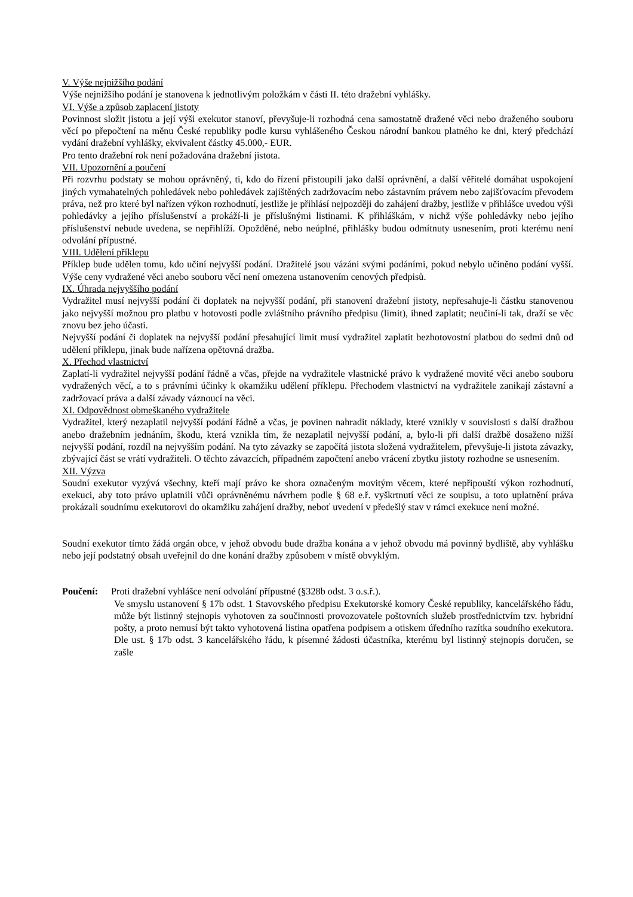V. Výše nejnižšího podání
Výše nejnižšího podání je stanovena k jednotlivým položkám v části II. této dražební vyhlášky.
VI. Výše a způsob zaplacení jistoty
Povinnost složit jistotu a její výši exekutor stanoví, převyšuje-li rozhodná cena samostatně dražené věci nebo draženého souboru věcí po přepočtení na měnu České republiky podle kursu vyhlášeného Českou národní bankou platného ke dni, který předchází vydání dražební vyhlášky, ekvivalent částky 45.000,- EUR.
Pro tento dražební rok není požadována dražební jistota.
VII. Upozornění a poučení
Při rozvrhu podstaty se mohou oprávněný, ti, kdo do řízení přistoupili jako další oprávnění, a další věřitelé domáhat uspokojení jiných vymahatelných pohledávek nebo pohledávek zajištěných zadržovacím nebo zástavním právem nebo zajišťovacím převodem práva, než pro které byl nařízen výkon rozhodnutí, jestliže je přihlásí nejpozději do zahájení dražby, jestliže v přihlášce uvedou výši pohledávky a jejího příslušenství a prokáží-li je příslušnými listinami. K přihláškám, v nichž výše pohledávky nebo jejího příslušenství nebude uvedena, se nepřihlíží. Opožděné, nebo neúplné, přihlášky budou odmítnuty usnesením, proti kterému není odvolání přípustné.
VIII. Udělení příklepu
Příklep bude udělen tomu, kdo učiní nejvyšší podání. Dražitelé jsou vázáni svými podáními, pokud nebylo učiněno podání vyšší. Výše ceny vydražené věci anebo souboru věcí není omezena ustanovením cenových předpisů.
IX. Úhrada nejvyššího podání
Vydražitel musí nejvyšší podání či doplatek na nejvyšší podání, při stanovení dražební jistoty, nepřesahuje-li částku stanovenou jako nejvyšší možnou pro platbu v hotovosti podle zvláštního právního předpisu (limit), ihned zaplatit; neučiní-li tak, draží se věc znovu bez jeho účasti.
Nejvyšší podání či doplatek na nejvyšší podání přesahující limit musí vydražitel zaplatit bezhotovostní platbou do sedmi dnů od udělení příklepu, jinak bude nařízena opětovná dražba.
X. Přechod vlastnictví
Zaplatí-li vydražitel nejvyšší podání řádně a včas, přejde na vydražitele vlastnické právo k vydražené movité věci anebo souboru vydražených věcí, a to s právními účinky k okamžiku udělení příklepu. Přechodem vlastnictví na vydražitele zanikají zástavní a zadržovací práva a další závady váznoucí na věci.
XI. Odpovědnost obmeškaného vydražitele
Vydražitel, který nezaplatil nejvyšší podání řádně a včas, je povinen nahradit náklady, které vznikly v souvislosti s další dražbou anebo dražebním jednáním, škodu, která vznikla tím, že nezaplatil nejvyšší podání, a, bylo-li při další dražbě dosaženo nižší nejvyšší podání, rozdíl na nejvyšším podání. Na tyto závazky se započítá jistota složená vydražitelem, převyšuje-li jistota závazky, zbývající část se vrátí vydražiteli. O těchto závazcích, případném započtení anebo vrácení zbytku jistoty rozhodne se usnesením.
XII. Výzva
Soudní exekutor vyzývá všechny, kteří mají právo ke shora označeným movitým věcem, které nepřipouští výkon rozhodnutí, exekuci, aby toto právo uplatnili vůči oprávněnému návrhem podle § 68 e.ř. vyškrtnutí věci ze soupisu, a toto uplatnění práva prokázali soudnímu exekutorovi do okamžiku zahájení dražby, neboť uvedení v předešlý stav v rámci exekuce není možné.
Soudní exekutor tímto žádá orgán obce, v jehož obvodu bude dražba konána a v jehož obvodu má povinný bydliště, aby vyhlášku nebo její podstatný obsah uveřejnil do dne konání dražby způsobem v místě obvyklým.
Poučení: Proti dražební vyhlášce není odvolání přípustné (§328b odst. 3 o.s.ř.).
Ve smyslu ustanovení § 17b odst. 1 Stavovského předpisu Exekutorské komory České republiky, kancelářského řádu, může být listinný stejnopis vyhotoven za součinnosti provozovatele poštovních služeb prostřednictvím tzv. hybridní pošty, a proto nemusí být takto vyhotovená listina opatřena podpisem a otiskem úředního razítka soudního exekutora. Dle ust. § 17b odst. 3 kancelářského řádu, k písemné žádosti účastníka, kterému byl listinný stejnopis doručen, se zašle